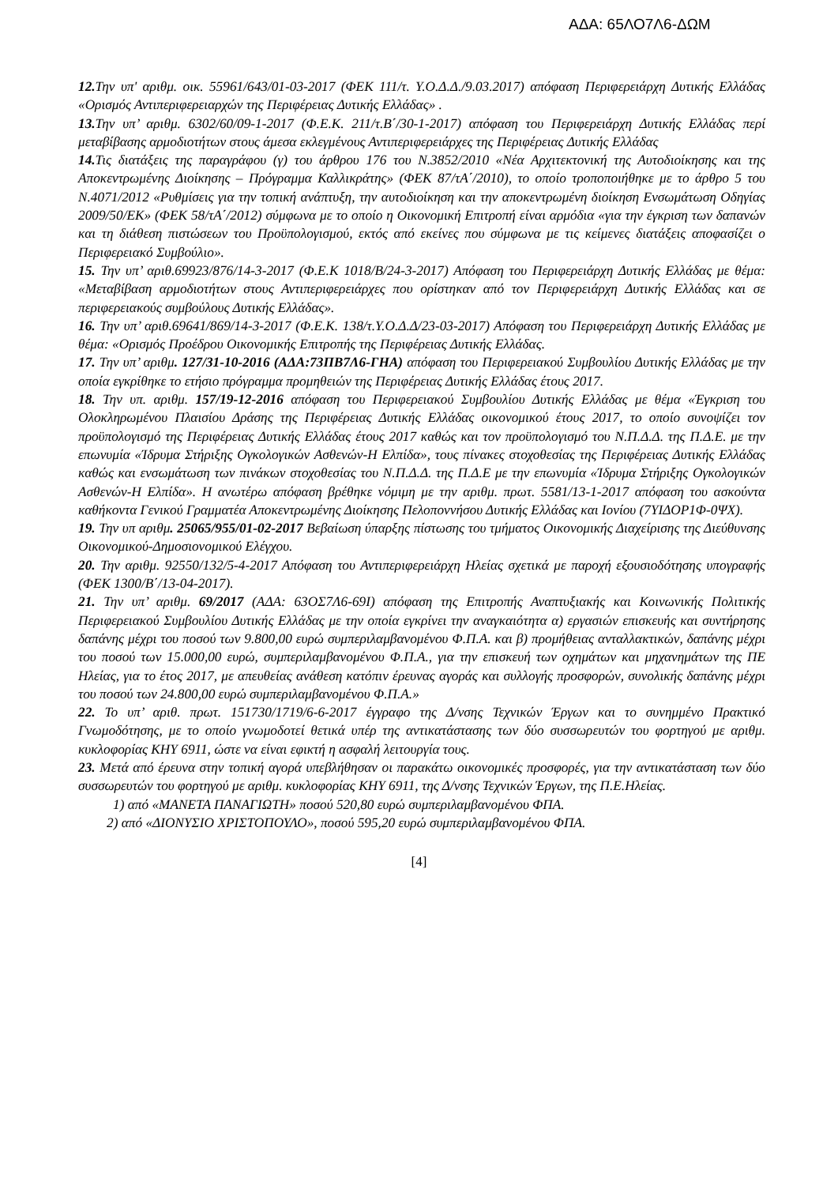ΑΔΑ: 65ΛΟ7Λ6-ΔΩΜ
12. Την υπ' αριθμ. οικ. 55961/643/01-03-2017 (ΦΕΚ 111/τ. Υ.Ο.Δ.Δ./9.03.2017) απόφαση Περιφερειάρχη Δυτικής Ελλάδας «Ορισμός Αντιπεριφερειαρχών της Περιφέρειας Δυτικής Ελλάδας» .
13. Την υπ’ αριθμ. 6302/60/09-1-2017 (Φ.Ε.Κ. 211/τ.Β΄/30-1-2017) απόφαση του Περιφερειάρχη Δυτικής Ελλάδας περί μεταβίβασης αρμοδιοτήτων στους άμεσα εκλεγμένους Αντιπεριφερειάρχες της Περιφέρειας Δυτικής Ελλάδας
14. Τις διατάξεις της παραγράφου (γ) του άρθρου 176 του Ν.3852/2010 «Νέα Αρχιτεκτονική της Αυτοδιοίκησης και της Αποκεντρωμένης Διοίκησης – Πρόγραμμα Καλλικράτης» (ΦΕΚ 87/τΑ΄/2010), το οποίο τροποποιήθηκε με το άρθρο 5 του Ν.4071/2012 «Ρυθμίσεις για την τοπική ανάπτυξη, την αυτοδιοίκηση και την αποκεντρωμένη διοίκηση Ενσωμάτωση Οδηγίας 2009/50/ΕΚ» (ΦΕΚ 58/τΑ΄/2012) σύμφωνα με το οποίο η Οικονομική Επιτροπή είναι αρμόδια «για την έγκριση των δαπανών και τη διάθεση πιστώσεων του Προϋπολογισμού, εκτός από εκείνες που σύμφωνα με τις κείμενες διατάξεις αποφασίζει ο Περιφερειακό Συμβούλιο».
15. Την υπ’ αριθ.69923/876/14-3-2017 (Φ.Ε.Κ 1018/Β/24-3-2017) Απόφαση του Περιφερειάρχη Δυτικής Ελλάδας με θέμα: «Μεταβίβαση αρμοδιοτήτων στους Αντιπεριφερειάρχες που ορίστηκαν από τον Περιφερειάρχη Δυτικής Ελλάδας και σε περιφερειακούς συμβούλους Δυτικής Ελλάδας».
16. Την υπ’ αριθ.69641/869/14-3-2017 (Φ.Ε.Κ. 138/τ.Υ.Ο.Δ.Δ/23-03-2017) Απόφαση του Περιφερειάρχη Δυτικής Ελλάδας με θέμα: «Ορισμός Προέδρου Οικονομικής Επιτροπής της Περιφέρειας Δυτικής Ελλάδας.
17. Την υπ’ αριθμ. 127/31-10-2016 (ΑΔΑ:73ΠΒ7Λ6-ΓΗΑ) απόφαση του Περιφερειακού Συμβουλίου Δυτικής Ελλάδας με την οποία εγκρίθηκε το ετήσιο πρόγραμμα προμηθειών της Περιφέρειας Δυτικής Ελλάδας έτους 2017.
18. Την υπ. αριθμ. 157/19-12-2016 απόφαση του Περιφερειακού Συμβουλίου Δυτικής Ελλάδας με θέμα «Έγκριση του Ολοκληρωμένου Πλαισίου Δράσης της Περιφέρειας Δυτικής Ελλάδας οικονομικού έτους 2017, το οποίο συνοψίζει τον προϋπολογισμό της Περιφέρειας Δυτικής Ελλάδας έτους 2017 καθώς και τον προϋπολογισμό του Ν.Π.Δ.Δ. της Π.Δ.Ε. με την επωνυμία «Ίδρυμα Στήριξης Ογκολογικών Ασθενών-Η Ελπίδα», τους πίνακες στοχοθεσίας της Περιφέρειας Δυτικής Ελλάδας καθώς και ενσωμάτωση των πινάκων στοχοθεσίας του Ν.Π.Δ.Δ. της Π.Δ.Ε με την επωνυμία «Ίδρυμα Στήριξης Ογκολογικών Ασθενών-Η Ελπίδα». Η ανωτέρω απόφαση βρέθηκε νόμιμη με την αριθμ. πρωτ. 5581/13-1-2017 απόφαση του ασκούντα καθήκοντα Γενικού Γραμματέα Αποκεντρωμένης Διοίκησης Πελοποννήσου Δυτικής Ελλάδας και Ιονίου (7ΥΙΔΟΡ1Φ-0ΨΧ).
19. Την υπ αριθμ. 25065/955/01-02-2017 Βεβαίωση ύπαρξης πίστωσης του τμήματος Οικονομικής Διαχείρισης της Διεύθυνσης Οικονομικού-Δημοσιονομικού Ελέγχου.
20. Την αριθμ. 92550/132/5-4-2017 Απόφαση του Αντιπεριφερειάρχη Ηλείας σχετικά με παροχή εξουσιοδότησης υπογραφής (ΦΕΚ 1300/Β΄/13-04-2017).
21. Την υπ’ αριθμ. 69/2017 (ΑΔΑ: 63ΟΣ7Λ6-69Ι) απόφαση της Επιτροπής Αναπτυξιακής και Κοινωνικής Πολιτικής Περιφερειακού Συμβουλίου Δυτικής Ελλάδας με την οποία εγκρίνει την αναγκαιότητα α) εργασιών επισκευής και συντήρησης δαπάνης μέχρι του ποσού των 9.800,00 ευρώ συμπεριλαμβανομένου Φ.Π.Α. και β) προμήθειας ανταλλακτικών, δαπάνης μέχρι του ποσού των 15.000,00 ευρώ, συμπεριλαμβανομένου Φ.Π.Α., για την επισκευή των οχημάτων και μηχανημάτων της ΠΕ Ηλείας, για το έτος 2017, με απευθείας ανάθεση κατόπιν έρευνας αγοράς και συλλογής προσφορών, συνολικής δαπάνης μέχρι του ποσού των 24.800,00 ευρώ συμπεριλαμβανομένου Φ.Π.Α.»
22. Το υπ’ αριθ. πρωτ. 151730/1719/6-6-2017 έγγραφο της Δ/νσης Τεχνικών Έργων και το συνημμένο Πρακτικό Γνωμοδότησης, με το οποίο γνωμοδοτεί θετικά υπέρ της αντικατάστασης των δύο συσσωρευτών του φορτηγού με αριθμ. κυκλοφορίας ΚΗΥ 6911, ώστε να είναι εφικτή η ασφαλή λειτουργία τους.
23. Μετά από έρευνα στην τοπική αγορά υπεβλήθησαν οι παρακάτω οικονομικές προσφορές, για την αντικατάσταση των δύο συσσωρευτών του φορτηγού με αριθμ. κυκλοφορίας ΚΗΥ 6911, της Δ/νσης Τεχνικών Έργων, της Π.Ε.Ηλείας.
1) από «ΜΑΝΕΤΑ ΠΑΝΑΓΙΩΤΗ» ποσού 520,80 ευρώ συμπεριλαμβανομένου ΦΠΑ.
2) από «ΔΙΟΝΥΣΙΟ ΧΡΙΣΤΟΠΟΥΛΟ», ποσού 595,20 ευρώ συμπεριλαμβανομένου ΦΠΑ.
[4]